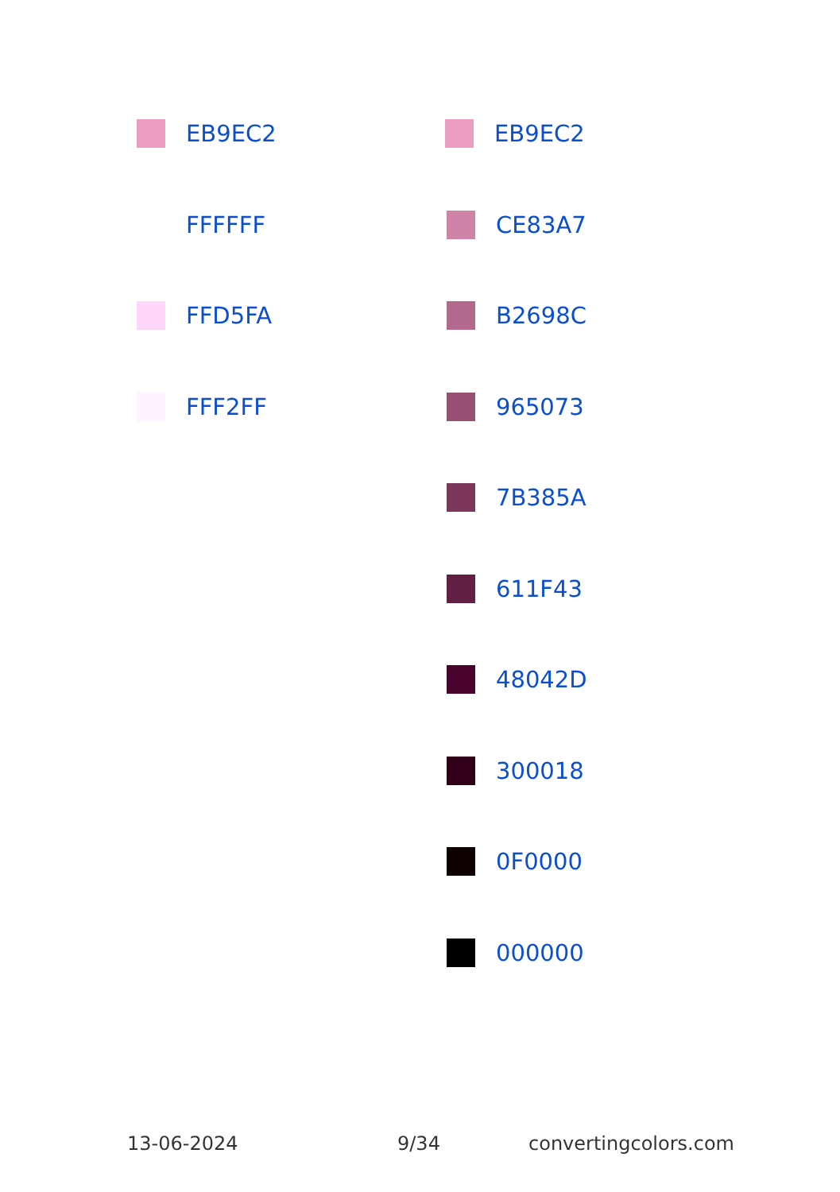EB9EC2
FFFFFF
FFD5FA
FFF2FF
EB9EC2
CE83A7
B2698C
965073
7B385A
611F43
48042D
300018
0F0000
000000
13-06-2024 9/34 convertingcolors.com